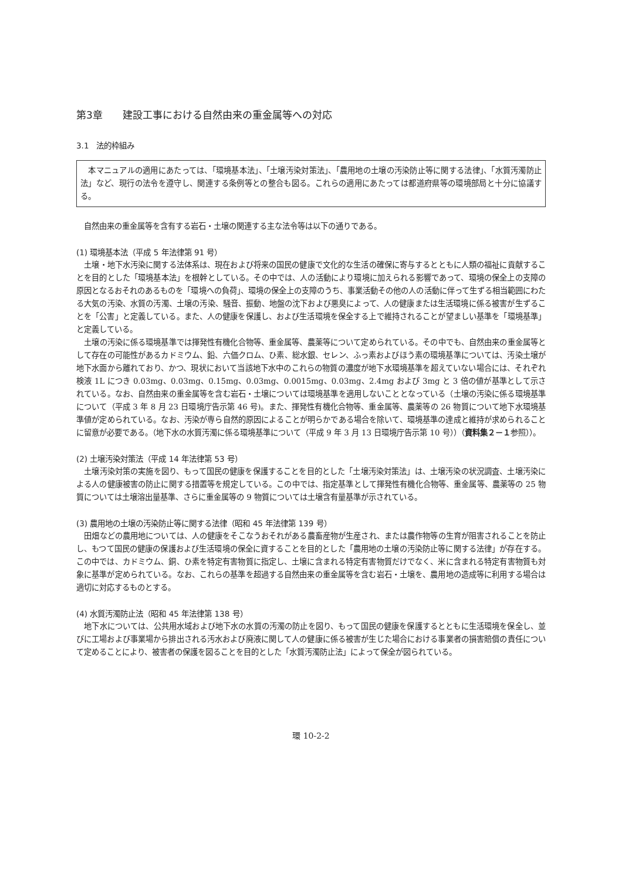第3章　　建設工事における自然由来の重金属等への対応
3.1　法的枠組み
本マニュアルの適用にあたっては、「環境基本法」、「土壌汚染対策法」、「農用地の土壌の汚染防止等に関する法律」、「水質汚濁防止法」など、現行の法令を遵守し、関連する条例等との整合も図る。これらの適用にあたっては都道府県等の環境部局と十分に協議する。
自然由来の重金属等を含有する岩石・土壌の関連する主な法令等は以下の通りである。
(1) 環境基本法（平成 5 年法律第 91 号）
土壌・地下水汚染に関する法体系は、現在および将来の国民の健康で文化的な生活の確保に寄与するとともに人類の福祉に貢献することを目的とした「環境基本法」を根幹としている。その中では、人の活動により環境に加えられる影響であって、環境の保全上の支障の原因となるおそれのあるものを「環境への負荷」、環境の保全上の支障のうち、事業活動その他の人の活動に伴って生ずる相当範囲にわたる大気の汚染、水質の汚濁、土壌の汚染、騒音、振動、地盤の沈下および悪臭によって、人の健康または生活環境に係る被害が生ずることを「公害」と定義している。また、人の健康を保護し、および生活環境を保全する上で維持されることが望ましい基準を「環境基準」と定義している。
土壌の汚染に係る環境基準では揮発性有機化合物等、重金属等、農薬等について定められている。その中でも、自然由来の重金属等として存在の可能性があるカドミウム、鉛、六価クロム、ひ素、総水銀、セレン、ふっ素およびほう素の環境基準については、汚染土壌が地下水面から離れており、かつ、現状において当該地下水中のこれらの物質の濃度が地下水環境基準を超えていない場合には、それぞれ検液 1L につき 0.03mg、0.03mg、0.15mg、0.03mg、0.0015mg、0.03mg、2.4mg および 3mg と 3 倍の値が基準として示されている。なお、自然由来の重金属等を含む岩石・土壌については環境基準を適用しないこととなっている（土壌の汚染に係る環境基準について（平成 3 年 8 月 23 日環境庁告示第 46 号)。また、揮発性有機化合物等、重金属等、農薬等の 26 物質について地下水環境基準値が定められている。なお、汚染が専ら自然的原因によることが明らかである場合を除いて、環境基準の達成と維持が求められることに留意が必要である。（地下水の水質汚濁に係る環境基準について（平成 9 年 3 月 13 日環境庁告示第 10 号））（資料集２－１参照））。
(2) 土壌汚染対策法（平成 14 年法律第 53 号）
土壌汚染対策の実施を図り、もって国民の健康を保護することを目的とした「土壌汚染対策法」は、土壌汚染の状況調査、土壌汚染による人の健康被害の防止に関する措置等を規定している。この中では、指定基準として揮発性有機化合物等、重金属等、農薬等の 25 物質については土壌溶出量基準、さらに重金属等の 9 物質については土壌含有量基準が示されている。
(3) 農用地の土壌の汚染防止等に関する法律（昭和 45 年法律第 139 号）
田畑などの農用地については、人の健康をそこなうおそれがある農畜産物が生産され、または農作物等の生育が阻害されることを防止し、もつて国民の健康の保護および生活環境の保全に資することを目的とした「農用地の土壌の汚染防止等に関する法律」が存在する。この中では、カドミウム、銅、ひ素を特定有害物質に指定し、土壌に含まれる特定有害物質だけでなく、米に含まれる特定有害物質も対象に基準が定められている。なお、これらの基準を超過する自然由来の重金属等を含む岩石・土壌を、農用地の造成等に利用する場合は適切に対応するものとする。
(4) 水質汚濁防止法（昭和 45 年法律第 138 号）
地下水については、公共用水域および地下水の水質の汚濁の防止を図り、もって国民の健康を保護するとともに生活環境を保全し、並びに工場および事業場から排出される汚水および廃液に関して人の健康に係る被害が生じた場合における事業者の損害賠償の責任について定めることにより、被害者の保護を図ることを目的とした「水質汚濁防止法」によって保全が図られている。
環 10-2-2